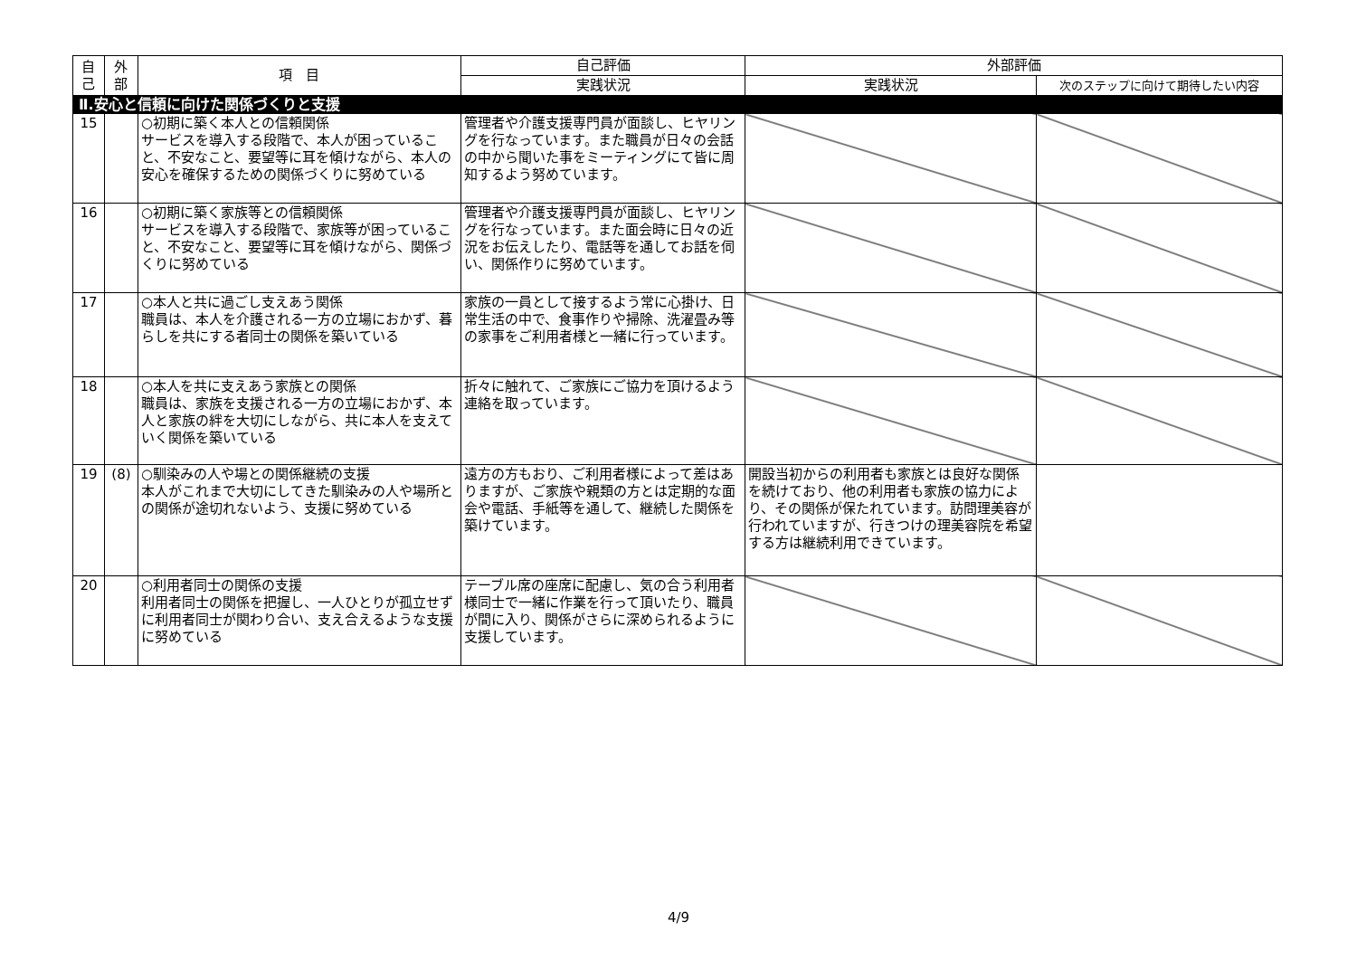| 自 己 | 外 部 | 項 目 | 自己評価 | 外部評価 | |
| --- | --- | --- | --- | --- | --- |
| | | | 実践状況 | 実践状況 | 次のステップに向けて期待したい内容 |
| Ⅱ.安心と信頼に向けた関係づくりと支援 | | | | | |
| 15 | | ○初期に築く本人との信頼関係 サービスを導入する段階で、本人が困っていること、不安なこと、要望等に耳を傾けながら、本人の安心を確保するための関係づくりに努めている | 管理者や介護支援専門員が面談し、ヒヤリングを行なっています。また職員が日々の会話の中から聞いた事をミーティングにて皆に周知するよう努めています。 | | |
| 16 | | ○初期に築く家族等との信頼関係 サービスを導入する段階で、家族等が困っていること、不安なこと、要望等に耳を傾けながら、関係づくりに努めている | 管理者や介護支援専門員が面談し、ヒヤリングを行なっています。また面会時に日々の近況をお伝えしたり、電話等を通してお話を伺い、関係作りに努めています。 | | |
| 17 | | ○本人と共に過ごし支えあう関係 職員は、本人を介護される一方の立場におかず、暮らしを共にする者同士の関係を築いている | 家族の一員として接するよう常に心掛け、日常生活の中で、食事作りや掃除、洗濯畳み等の家事をご利用者様と一緒に行っています。 | | |
| 18 | | ○本人を共に支えあう家族との関係 職員は、家族を支援される一方の立場におかず、本人と家族の絆を大切にしながら、共に本人を支えていく関係を築いている | 折々に触れて、ご家族にご協力を頂けるよう連絡を取っています。 | | |
| 19 | (8) | ○馴染みの人や場との関係継続の支援 本人がこれまで大切にしてきた馴染みの人や場所との関係が途切れないよう、支援に努めている | 遠方の方もおり、ご利用者様によって差はありますが、ご家族や親類の方とは定期的な面会や電話、手紙等を通して、継続した関係を築けています。 | 開設当初からの利用者も家族とは良好な関係を続けており、他の利用者も家族の協力により、その関係が保たれています。訪問理美容が行われていますが、行きつけの理美容院を希望する方は継続利用できています。 | |
| 20 | | ○利用者同士の関係の支援 利用者同士の関係を把握し、一人ひとりが孤立せずに利用者同士が関わり合い、支え合えるような支援に努めている | テーブル席の座席に配慮し、気の合う利用者様同士で一緒に作業を行って頂いたり、職員が間に入り、関係がさらに深められるように支援しています。 | | |
4/9